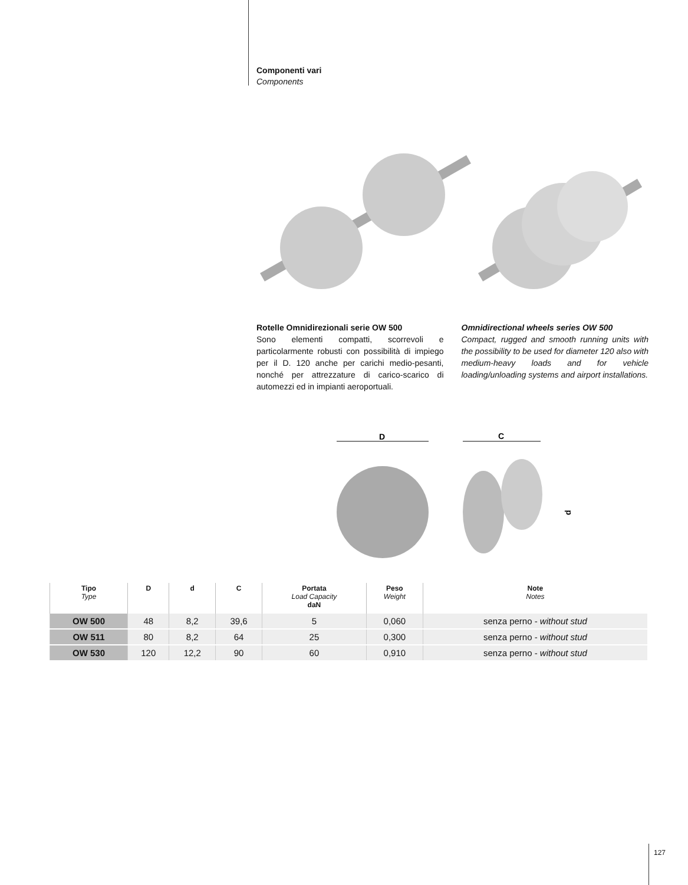Componenti vari
Components
Rotelle Omnidirezionali serie OW 500
Sono elementi compatti, scorrevoli e particolarmente robusti con possibilità di impiego per il D. 120 anche per carichi medio-pesanti, nonché per attrezzature di carico-scarico di automezzi ed in impianti aeroportuali.
Omnidirectional wheels series OW 500
Compact, rugged and smooth running units with the possibility to be used for diameter 120 also with medium-heavy loads and for vehicle loading/unloading systems and airport installations.
D
C
d
| Tipo Type | D | d | C | Portata Load Capacity daN | Peso Weight | Note Notes |
| --- | --- | --- | --- | --- | --- | --- |
| OW 500 | 48 | 8,2 | 39,6 | 5 | 0,060 | senza perno - without stud |
| OW 511 | 80 | 8,2 | 64 | 25 | 0,300 | senza perno - without stud |
| OW 530 | 120 | 12,2 | 90 | 60 | 0,910 | senza perno - without stud |
127